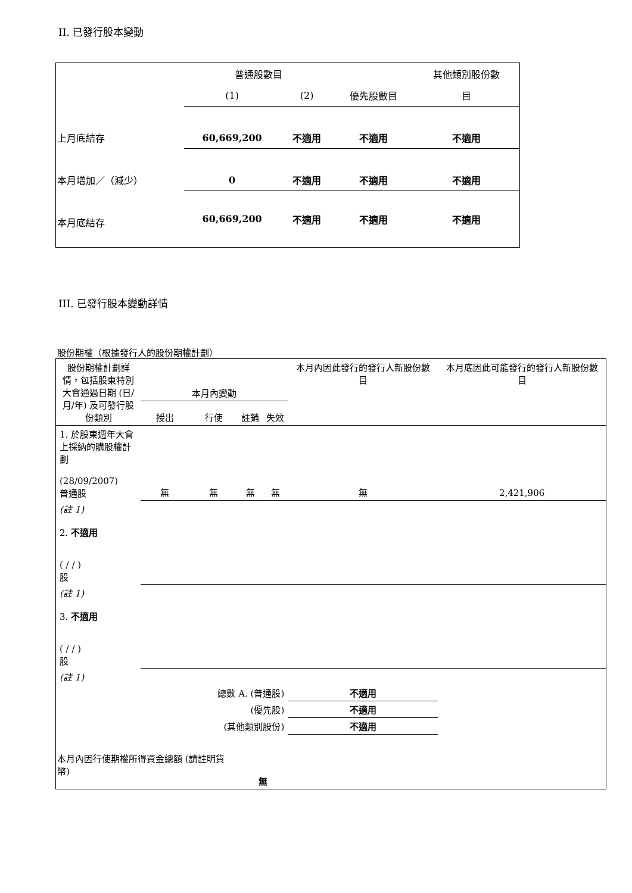II. 已發行股本變動
| | 普通股數目 | | | 其他類別股份數 |
| | (1) | (2) | 優先股數目 | 目 |
| 上月底結存 | 60,669,200 | 不適用 | 不適用 | 不適用 |
| 本月增加／（減少） | 0 | 不適用 | 不適用 | 不適用 |
| 本月底結存 | 60,669,200 | 不適用 | 不適用 | 不適用 |
III. 已發行股本變動詳情
股份期權（根據發行人的股份期權計劃）
| 股份期權計劃詳情，包括股東特別大會通過日期 (日/月/年) 及可發行股份類別 | 本月內變動 | | | | 本月內因此發行的發行人新股份數目 | 本月底因此可能發行的發行人新股份數目 |
| | 授出 | 行使 | 註銷 | 失效 | | |
| 1. 於股東週年大會上採納的購股權計劃 (28/09/2007) 普通股 | 無 | 無 | 無 | 無 | 無 | 2,421,906 |
| (註 1) 2. 不適用 ( / / ) 股 | | | | | | |
| (註 1) 3. 不適用 ( / / ) 股 | | | | | | |
| (註 1) | | | | | | |
| 總數 A. (普通股) | | | | | 不適用 | |
| (優先股) | | | | | 不適用 | |
| (其他類別股份) | | | | | 不適用 | |
| 本月內因行使期權所得資金總額 (請註明貨幣) | | | 無 | | | |